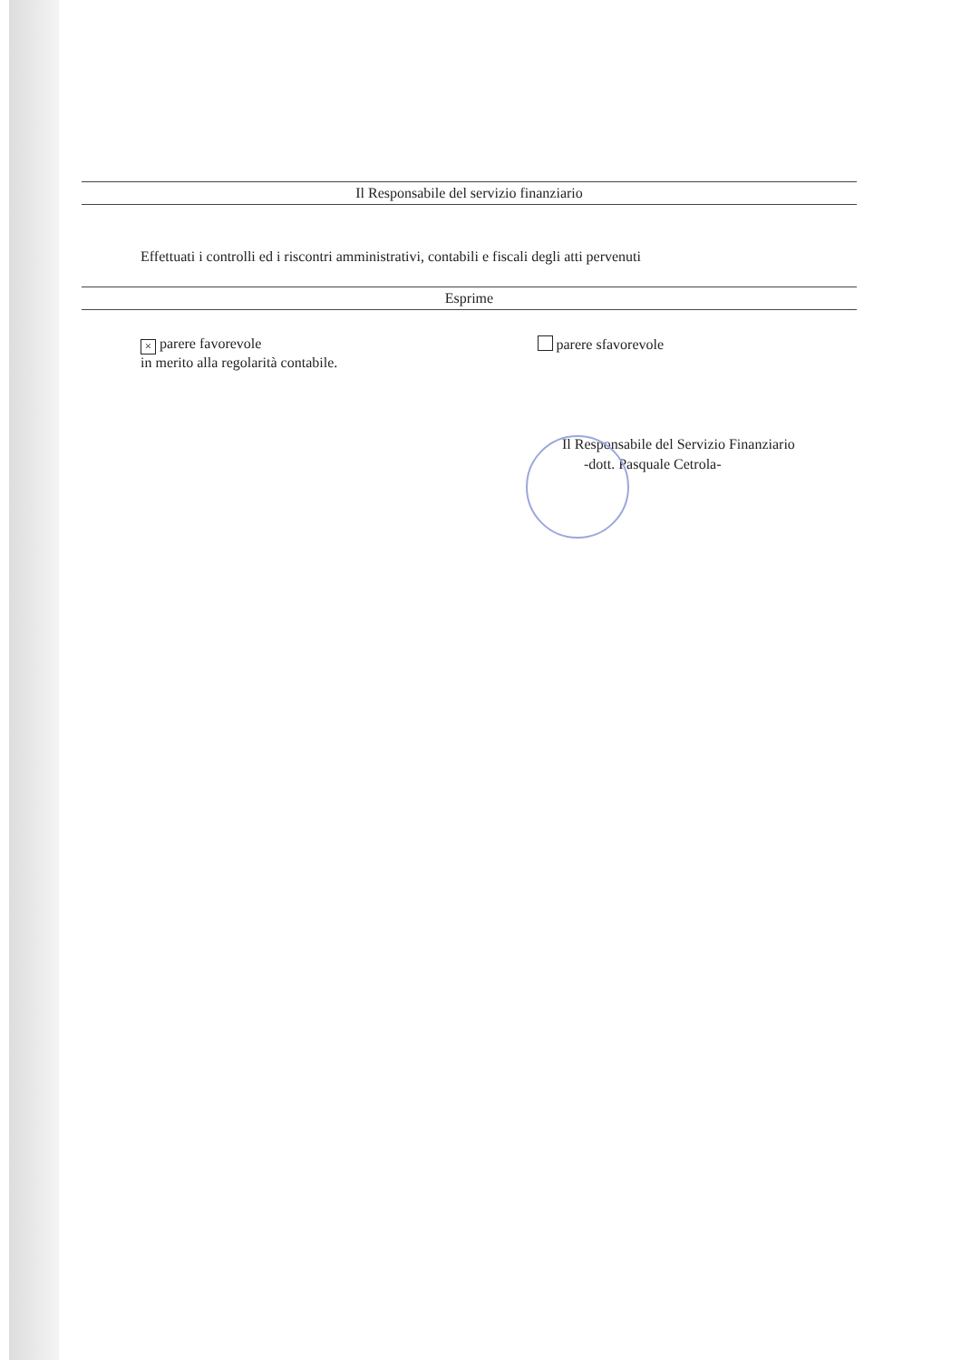Il Responsabile del servizio finanziario
Effettuati i controlli ed i riscontri amministrativi, contabili e fiscali degli atti pervenuti
Esprime
× parere favorevole
in merito alla regolarità contabile.
parere sfavorevole
Il Responsabile del Servizio Finanziario
-dott. Pasquale Cetrola-